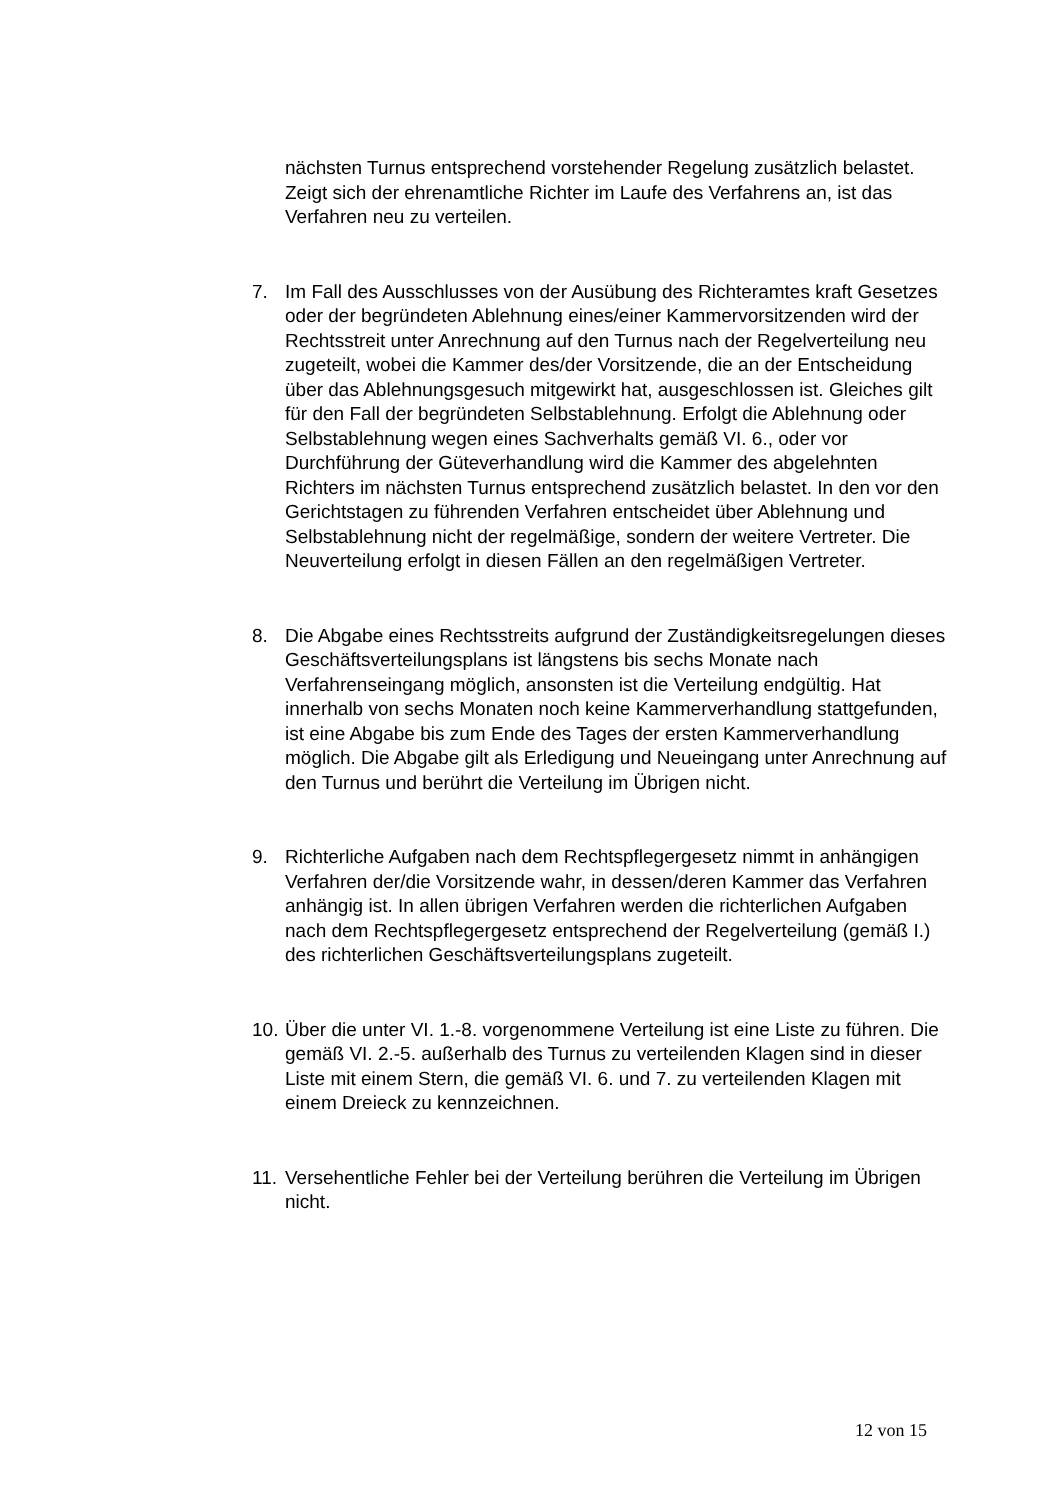nächsten Turnus entsprechend vorstehender Regelung zusätzlich be­lastet. Zeigt sich der ehrenamtliche Richter im Laufe des Verfahrens an, ist das Verfahren neu zu verteilen.
7. Im Fall des Ausschlusses von der Ausübung des Richteramtes kraft Gesetzes oder der begründeten Ablehnung eines/einer Kammervorsit­zenden wird der Rechtsstreit unter Anrechnung auf den Turnus nach der Regelverteilung neu zugeteilt, wobei die Kammer des/der Vorsit­zende, die an der Entscheidung über das Ablehnungsgesuch mitgewirkt hat, ausgeschlossen ist. Gleiches gilt für den Fall der begründeten Selbstablehnung. Erfolgt die Ablehnung oder Selbstablehnung wegen eines Sachverhalts gemäß VI. 6., oder vor Durchführung der Gütever­handlung wird die Kammer des abgelehnten Richters im nächsten Tur­nus entsprechend zusätzlich belastet. In den vor den Gerichtstagen zu führenden Verfahren entscheidet über Ablehnung und Selbstablehnung nicht der regelmäßige, sondern der weitere Vertreter. Die Neuverteilung erfolgt in diesen Fällen an den regelmäßigen Vertreter.
8. Die Abgabe eines Rechtsstreits aufgrund der Zuständigkeitsregelungen dieses Geschäftsverteilungsplans ist längstens bis sechs Monate nach Verfahrenseingang möglich, ansonsten ist die Verteilung endgültig. Hat innerhalb von sechs Monaten noch keine Kammerverhandlung stattge­funden, ist eine Abgabe bis zum Ende des Tages der ersten Kam­merverhandlung möglich. Die Abgabe gilt als Erledigung und Neuein­gang unter Anrechnung auf den Turnus und berührt die Verteilung im Übrigen nicht.
9. Richterliche Aufgaben nach dem Rechtspflegergesetz nimmt in anhän­gigen Verfahren der/die Vorsitzende wahr, in dessen/deren Kammer das Verfahren anhängig ist. In allen übrigen Verfahren werden die rich­terlichen Aufgaben nach dem Rechtspflegergesetz entsprechend der Regelverteilung (gemäß I.) des richterlichen Geschäftsverteilungsplans zugeteilt.
10.
Über die unter VI. 1.-8. vorgenommene Verteilung ist eine Liste zu füh­ren. Die gemäß VI. 2.-5. außerhalb des Turnus zu verteilenden Klagen sind in dieser Liste mit einem Stern, die gemäß VI. 6. und 7. zu vertei­lenden Klagen mit einem Dreieck zu kennzeichnen.
11.
Versehentliche Fehler bei der Verteilung berühren die Verteilung im Üb­rigen nicht.
12 von 15